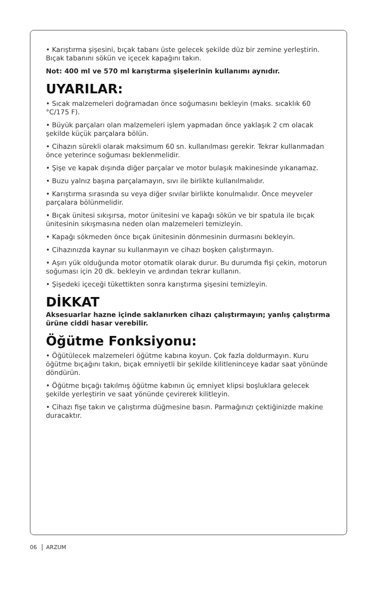• Karıştırma şişesini, bıçak tabanı üste gelecek şekilde düz bir zemine yerleştirin. Bıçak tabanını sökün ve içecek kapağını takın.
Not: 400 ml ve 570 ml karıştırma şişelerinin kullanımı aynıdır.
UYARILAR:
• Sıcak malzemeleri doğramadan önce soğumasını bekleyin (maks. sıcaklık 60 °C/175 F).
• Büyük parçaları olan malzemeleri işlem yapmadan önce yaklaşık 2 cm olacak şekilde küçük parçalara bölün.
• Cihazın sürekli olarak maksimum 60 sn. kullanılması gerekir. Tekrar kullanmadan önce yeterince soğuması beklenmelidir.
• Şişe ve kapak dışında diğer parçalar ve motor bulaşık makinesinde yıkanamaz.
• Buzu yalnız başına parçalamayın, sıvı ile birlikte kullanılmalıdır.
• Karıştırma sırasında su veya diğer sıvılar birlikte konulmalıdır. Önce meyveler parçalara bölünmelidir.
• Bıçak ünitesi sıkışırsa, motor ünitesini ve kapağı sökün ve bir spatula ile bıçak ünitesinin sıkışmasına neden olan malzemeleri temizleyin.
• Kapağı sökmeden önce bıçak ünitesinin dönmesinin durmasını bekleyin.
• Cihazınızda kaynar su kullanmayın ve cihazı boşken çalıştırmayın.
• Aşırı yük olduğunda motor otomatik olarak durur. Bu durumda fişi çekin, motorun soğuması için 20 dk. bekleyin ve ardından tekrar kullanın.
• Şişedeki içeceği tükettikten sonra karıştırma şişesini temizleyin.
DİKKAT
Aksesuarlar hazne içinde saklanırken cihazı çalıştırmayın; yanlış çalıştırma ürüne ciddi hasar verebilir.
Öğütme Fonksiyonu:
• Öğütülecek malzemeleri öğütme kabına koyun. Çok fazla doldurmayın. Kuru öğütme bıçağını takın, bıçak emniyetli bir şekilde kilitleninceye kadar saat yönünde döndürün.
• Öğütme bıçağı takılmış öğütme kabının üç emniyet klipsi boşluklara gelecek şekilde yerleştirin ve saat yönünde çevirerek kilitleyin.
• Cihazı fişe takın ve çalıştırma düğmesine basın. Parmağınızı çektiğinizde makine duracaktır.
06 ARZUM